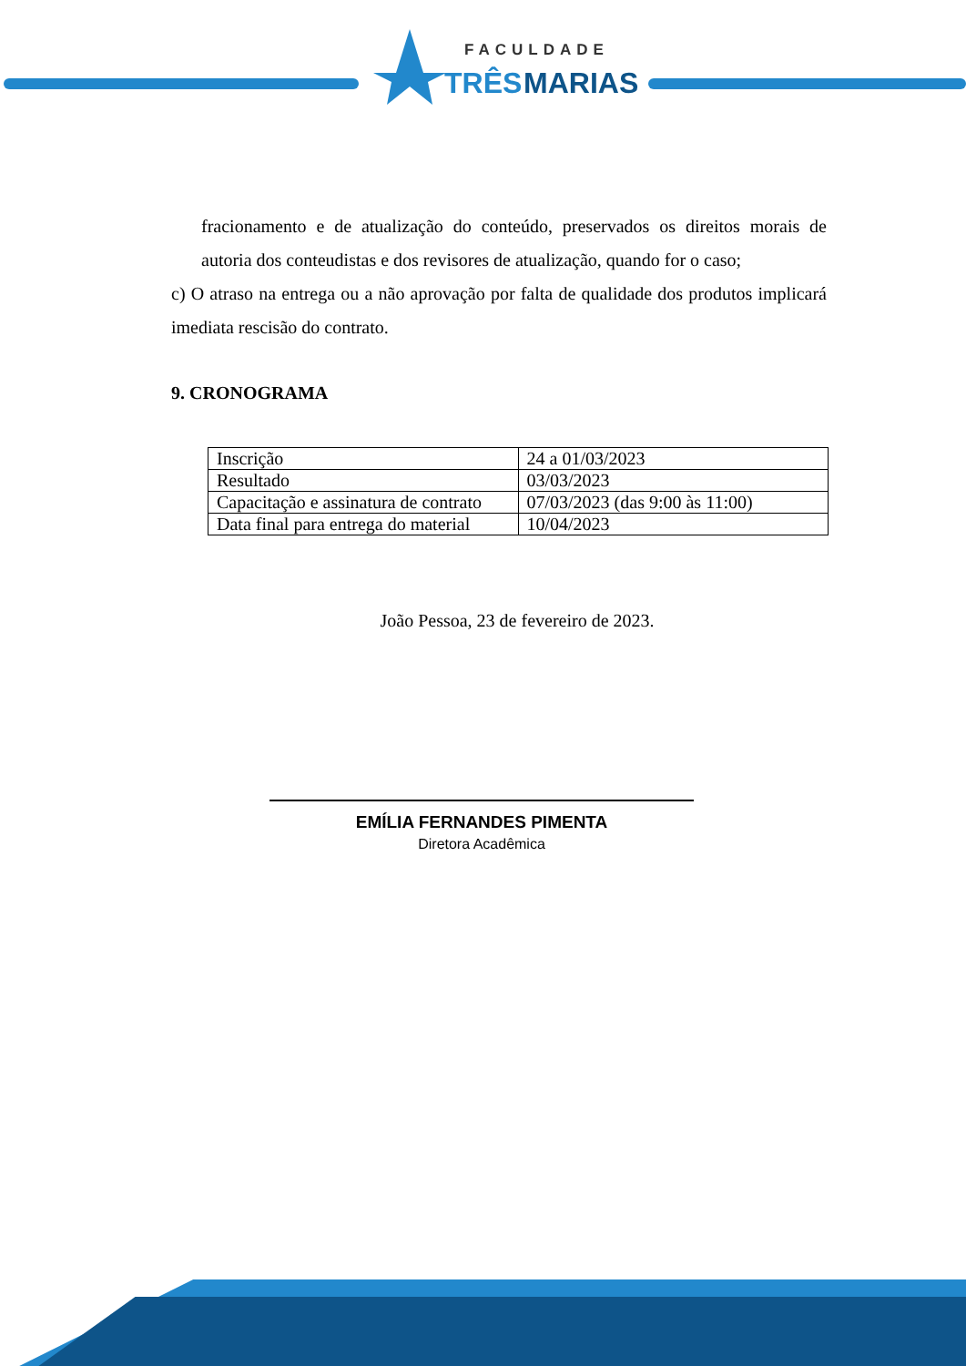FACULDADE
TRÊS
MARIAS
fracionamento e de atualização do conteúdo, preservados os direitos morais de autoria dos conteudistas e dos revisores de atualização, quando for o caso;
c) O atraso na entrega ou a não aprovação por falta de qualidade dos produtos implicará imediata rescisão do contrato.
9. CRONOGRAMA
| Inscrição | 24 a 01/03/2023 |
| Resultado | 03/03/2023 |
| Capacitação e assinatura de contrato | 07/03/2023 (das 9:00 às 11:00) |
| Data final para entrega do material | 10/04/2023 |
João Pessoa, 23 de fevereiro de 2023.
EMÍLIA FERNANDES PIMENTA
Diretora Acadêmica